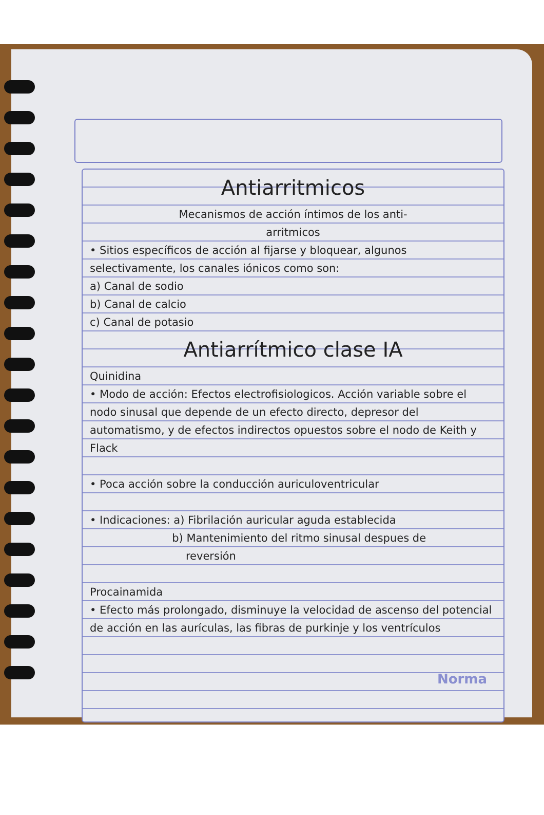Antiarritmicos
Mecanismos de acción íntimos de los anti-
arritmicos
• Sitios específicos de acción al fijarse y bloquear, algunos selectivamente, los canales iónicos como son:
a) Canal de sodio
b) Canal de calcio
c) Canal de potasio
Antiarrítmico clase IA
Quinidina
• Modo de acción: Efectos electrofisiologicos. Acción variable sobre el nodo sinusal que depende de un efecto directo, depresor del automatismo, y de efectos indirectos opuestos sobre el nodo de Keith y Flack
• Poca acción sobre la conducción auriculoventricular
• Indicaciones: a) Fibrilación auricular aguda establecida
b) Mantenimiento del ritmo sinusal despues de
reversión
Procainamida
• Efecto más prolongado, disminuye la velocidad de ascenso del potencial de acción en las aurículas, las fibras de purkinje y los ventrículos
Norma